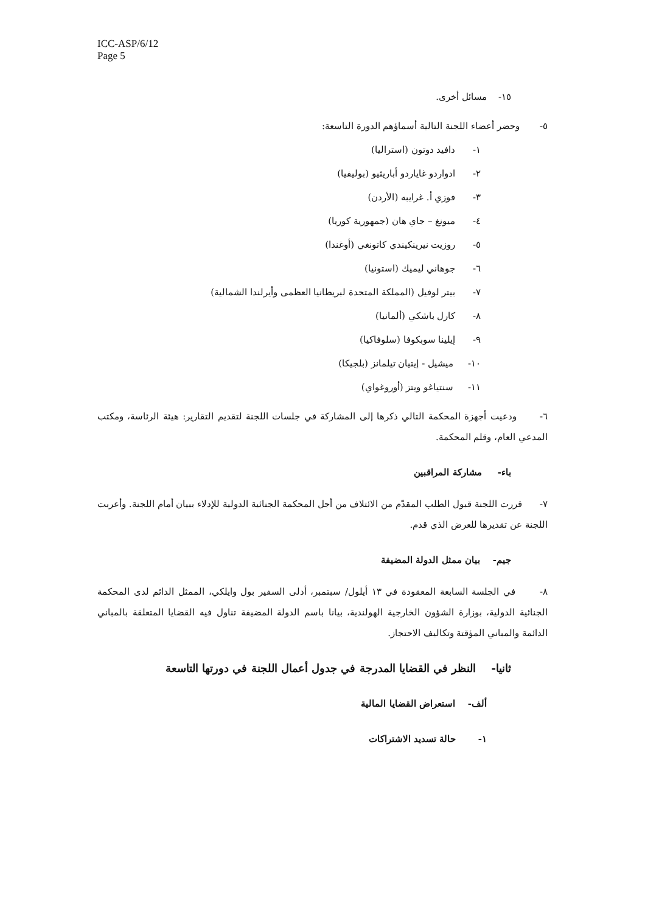ICC-ASP/6/12
Page 5
١٥- مسائل أخرى.
٥- وحضر أعضاء اللجنة التالية أسماؤهم الدورة التاسعة:
١- دافيد دوتون (استراليا)
٢- ادواردو غاياردو أباريثيو (بوليفيا)
٣- فوزي أ. غرايبه (الأردن)
٤- ميونغ – جاي هان (جمهورية كوريا)
٥- روزيت نيرينكيندي كاتونغي (أوغندا)
٦- جوهاني ليميك (استونيا)
٧- بيتر لوفيل (المملكة المتحدة لبريطانيا العظمى وأيرلندا الشمالية)
٨- كارل باشكي (ألمانيا)
٩- إيلينا سوبكوفا (سلوفاكيا)
١٠- ميشيل - إيتيان تيلمانز (بلجيكا)
١١- سنتياغو ويتز (أوروغواي)
٦- ودعيت أجهزة المحكمة التالي ذكرها إلى المشاركة في جلسات اللجنة لتقديم التقارير: هيئة الرئاسة، ومكتب المدعي العام، وقلم المحكمة.
باء- مشاركة المراقبين
٧- قررت اللجنة قبول الطلب المقدّم من الائتلاف من أجل المحكمة الجنائية الدولية للإدلاء ببيان أمام اللجنة. وأعربت اللجنة عن تقديرها للعرض الذي قدم.
جيم- بيان ممثل الدولة المضيفة
٨- في الجلسة السابعة المعقودة في ١٣ أيلول/ سبتمبر، أدلى السفير بول وايلكي، الممثل الدائم لدى المحكمة الجنائية الدولية، بوزارة الشؤون الخارجية الهولندية، بيانا باسم الدولة المضيفة تناول فيه القضايا المتعلقة بالمباني الدائمة والمباني المؤقتة وتكاليف الاحتجاز.
ثانيا- النظر في القضايا المدرجة في جدول أعمال اللجنة في دورتها التاسعة
ألف- استعراض القضايا المالية
١- حالة تسديد الاشتراكات